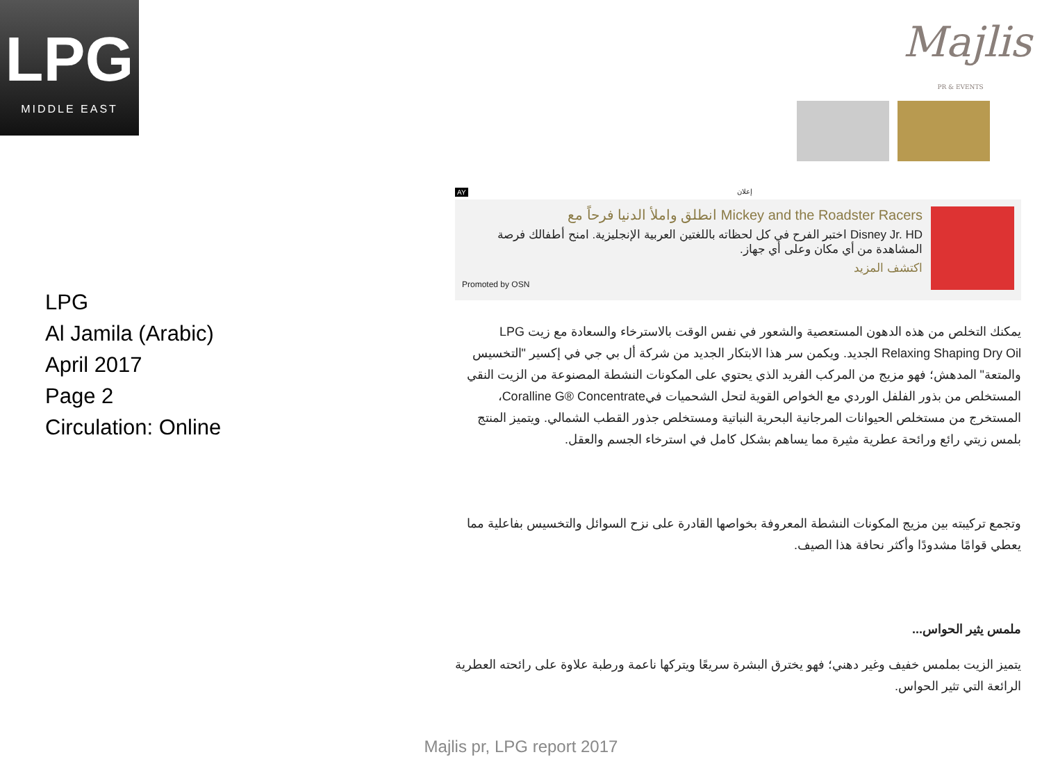LPG
MIDDLE EAST
Majlis
PR & EVENTS
LPG
Al Jamila (Arabic)
April 2017
Page 2
Circulation: Online
إعلان AY
Mickey and the Roadster Racers انطلق واملأ الدنيا فرحاً مع
Disney Jr. HD اختبر الفرح في كل لحظاته باللغتين العربية الإنجليزية. امنح أطفالك فرصة المشاهدة من أي مكان وعلى أي جهاز.
اكتشف المزيد
Promoted by OSN
يمكنك التخلص من هذه الدهون المستعصية والشعور في نفس الوقت بالاسترخاء والسعادة مع زيت LPG Relaxing Shaping Dry Oil الجديد. ويكمن سر هذا الابتكار الجديد من شركة أل بي جي في إكسير "التخسيس والمتعة" المدهش؛ فهو مزيج من المركب الفريد الذي يحتوي على المكونات النشطة المصنوعة من الزيت النقي المستخلص من بذور الفلفل الوردي مع الخواص القوية لتحل الشحميات فيCoralline G® Concentrate، المستخرج من مستخلص الحيوانات المرجانية البحرية النباتية ومستخلص جذور القطب الشمالي. ويتميز المنتج بلمس زيتي رائع ورائحة عطرية مثيرة مما يساهم بشكل كامل في استرخاء الجسم والعقل.
وتجمع تركيبته بين مزيج المكونات النشطة المعروفة بخواصها القادرة على نزح السوائل والتخسيس بفاعلية مما يعطي قوامًا مشدودًا وأكثر نحافة هذا الصيف.
ملمس يثير الحواس...
يتميز الزيت بملمس خفيف وغير دهني؛ فهو يخترق البشرة سريعًا ويتركها ناعمة ورطبة علاوة على رائحته العطرية الرائعة التي تثير الحواس.
Majlis pr, LPG report 2017